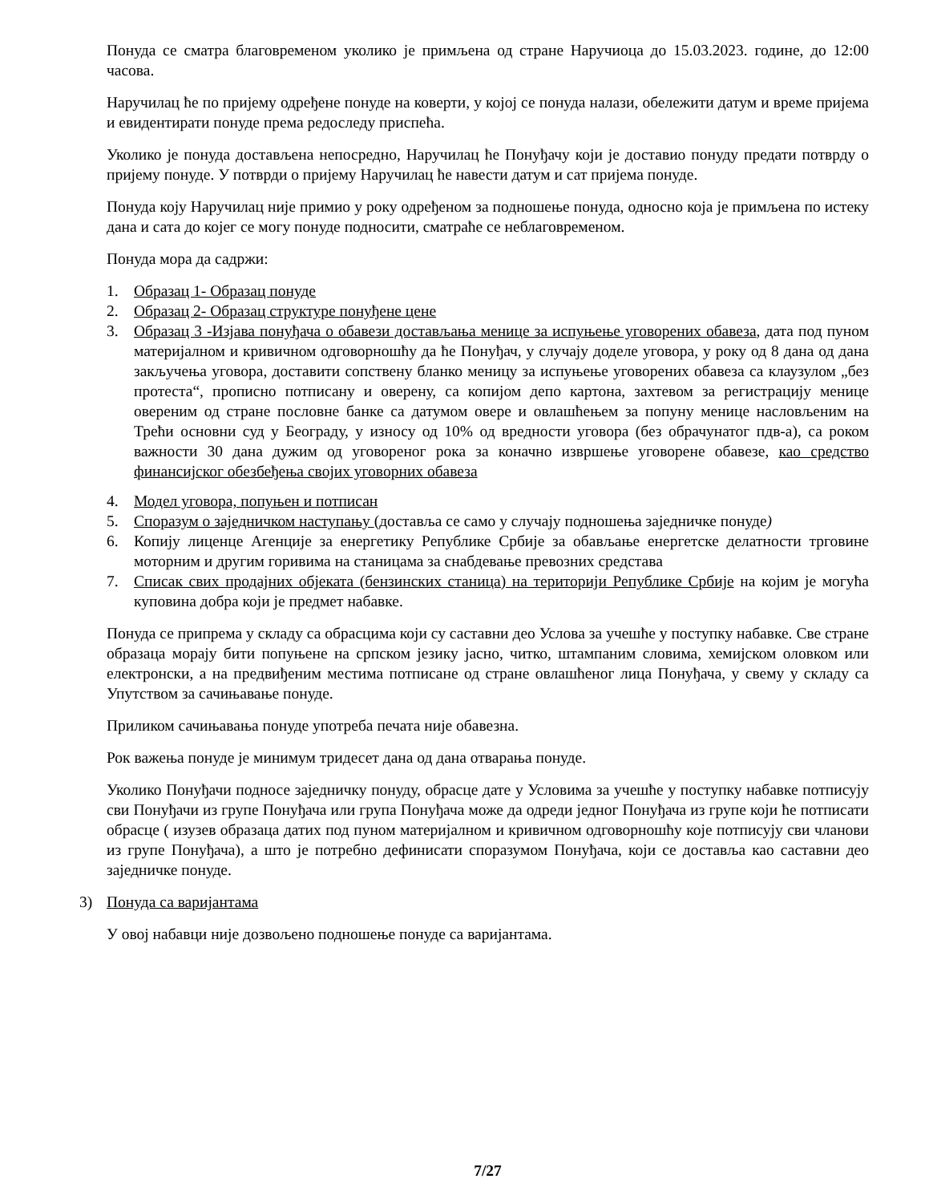Понуда се сматра благовременом уколико је примљена од стране Наручиоца до 15.03.2023. године, до 12:00 часова.
Наручилац ће по пријему одређене понуде на коверти, у којој се понуда налази, обележити датум и време пријема и евидентирати понуде према редоследу приспећа.
Уколико је понуда достављена непосредно, Наручилац ће Понуђачу који је доставио понуду предати потврду о пријему понуде. У потврди о пријему Наручилац ће навести датум и сат пријема понуде.
Понуда коју Наручилац није примио у року одређеном за подношење понуда, односно која је примљена по истеку дана и сата до којег се могу понуде подносити, сматраће се неблаговременом.
Понуда мора да садржи:
1. Образац 1- Образац понуде
2. Образац 2- Образац структуре понуђене цене
3. Образац 3 -Изјава понуђача о обавези достављања менице за испуњење уговорених обавеза, дата под пуном материјалном и кривичном одговорношћу да ће Понуђач, у случају доделе уговора, у року од 8 дана од дана закључења уговора, доставити сопствену бланко меницу за испуњење уговорених обавеза са клаузулом „без протеста“, прописно потписану и оверену, са копијом депо картона, захтевом за регистрацију менице овереним од стране пословне банке са датумом овере и овлашћењем за попуну менице насловљеним на Трећи основни суд у Београду, у износу од 10% од вредности уговора (без обрачунатог пдв-а), са роком важности 30 дана дужим од уговореног рока за коначно извршење уговорене обавезе, као средство финансијског обезбеђења својих уговорних обавеза
4. Модел уговора, попуњен и потписан
5. Споразум о заједничком наступању (доставља се само у случају подношења заједничке понуде)
6. Копију лиценце Агенције за енергетику Републике Србије за обављање енергетске делатности трговине моторним и другим горивима на станицама за снабдевање превозних средстава
7. Списак свих продајних објеката (бензинских станица) на територији Републике Србије на којим је могућа куповина добра који је предмет набавке.
Понуда се припрема у складу са обрасцима који су саставни део Услова за учешће у поступку набавке. Све стране образаца морају бити попуњене на српском језику јасно, читко, штампаним словима, хемијском оловком или електронски, а на предвиђеним местима потписане од стране овлашћеног лица Понуђача, у свему у складу са Упутством за сачињавање понуде.
Приликом сачињавања понуде употреба печата није обавезна.
Рок важења понуде је минимум тридесет дана од дана отварања понуде.
Уколико Понуђачи подносе заједничку понуду, обрасце дате у Условима за учешће у поступку набавке потписују сви Понуђачи из групе Понуђача или група Понуђача може да одреди једног Понуђача из групе који ће потписати обрасце ( изузев образаца датих под пуном материјалном и кривичном одговорношћу које потписују сви чланови из групе Понуђача), а што је потребно дефинисати споразумом Понуђача, који се доставља као саставни део заједничке понуде.
3) Понуда са варијантама
У овој набавци није дозвољено подношење понуде са варијантама.
7/27